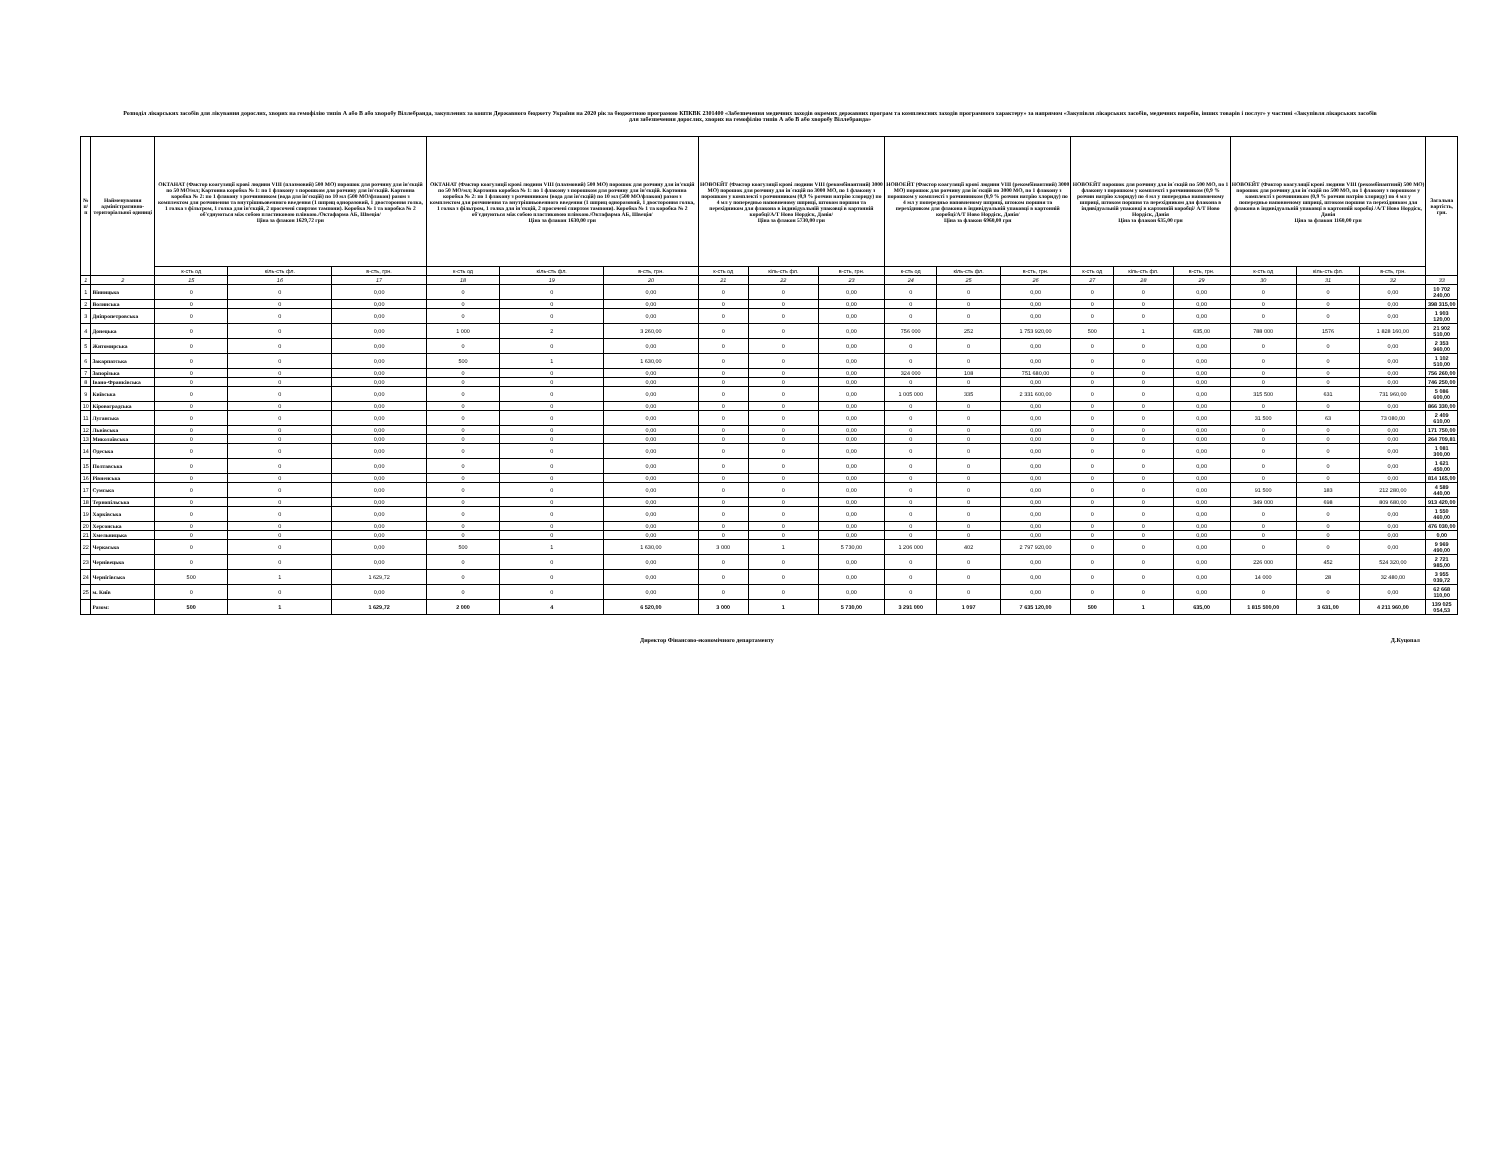Розподіл лікарських засобів для лікування дорослих, хворих на гемофілію типів А або В або хворобу Віллебранда, закуплених за кошти Державного бюджету України на 2020 рік за бюджетною програмою КПКВК 2301400 «Забезпечення медичних заходів окремих державних програм та комплексних заходів програмного характеру» за напрямом «Закупівля лікарських засобів, медичних виробів, інших товарів і послуг» у частині «Закупівля лікарських засобів для забезпечення дорослих, хворих на гемофілію типів А або В або хворобу Віллебранда»
| № п/п | Найменування адміністративно-територіальної одиниці | ОКТАНАТ (Фактор коагуляції крові людини VIII (плазмовий) 500 МО) порошок для розчину для ін'єкцій по 50 МО/мл; Картонна коробка № 1: по 1 флакону з порошком для розчину для ін'єкцій. Картонна коробка № 2: по 1 флакону з розчинником (вода для ін'єкцій) по 10 мл (500 МО/флакон) разом з комплектом для розчинення та внутрішньовенного введення (1 шприц одноразовий, 1 двостороння голка, 1 голка з фільтром, 1 голка для ін'єкцій, 2 просочені спиртом тампони). Коробка № 1 та коробка № 2 об'єднуються між собою пластиковою плівкою./Октафарма АБ, Швеція/ Ціна за флакон 1629,72 грн | | | ОКТАНАТ (Фактор коагуляції крові людини VIII (плазмовий) 500 МО) порошок для розчину для ін'єкцій по 50 МО/мл; Картонна коробка № 1: по 1 флакону з порошком для розчину для ін'єкцій. Картонна коробка № 2: по 1 флакону з розчинником (вода для ін'єкцій) по 10 мл (500 МО/флакон) разом з комплектом для розчинення та внутрішньовенного введення (1 шприц одноразовий, 1 двостороння голка, 1 голка з фільтром, 1 голка для ін'єкцій, 2 просочені спиртом тампони). Коробка № 1 та коробка № 2 об'єднуються між собою пластиковою плівкою./Октафарма АБ, Швеція/ Ціна за флакон 1630,00 грн | | | НОВОЕЙТ (Фактор коагуляції крові людини VIII (рекомбінантний) 3000 МО) порошок для розчину для ін`єкцій по 3000 МО, по 1 флакону з порошком у комплекті з розчинником (0,9 % розчин натрію хлориду) по 4 мл у попередньо наповненому шприці, штоком поршня та перехідником для флакона в індивідуальній упаковці в картонній коробці/А/Т Ново Нордіск, Данія/ Ціна за флакон 5730,00 грн | | | НОВОЕЙТ (Фактор коагуляції крові людини VIII (рекомбінантний) 3000 МО) порошок для розчину для ін`єкцій по 3000 МО, по 1 флакону з порошком у комплекті з розчинником (0,9 % розчин натрію хлориду) по 4 мл у попередньо наповненому шприці, штоком поршня та перехідником для флакона в індивідуальній упаковці в картонній коробці/А/Т Ново Нордіск, Данія/ Ціна за флакон 6960,00 грн | | | НОВОЕЙТ порошок для розчину для ін`єкцій по 500 МО, по 1 флакону з порошком у комплекті з розчинником (0,9 % розчин натрію хлориду) по 4 мл у попередньо наповненому шприці, штоком поршня та перехідником для флакона в індивідуальній упаковці в картонній коробці/ А/Т Ново Нордіск, Данія Ціна за флакон 635,00 грн | | | НОВОЕЙТ (Фактор коагуляції крові людини VIII (рекомбінантний) 500 МО) порошок для розчину для ін`єкцій по 500 МО, по 1 флакону з порошком у комплекті з розчинником (0,9 % розчин натрію хлориду) по 4 мл у попередньо наповненому шприці, штоком поршня та перехідником для флакона в індивідуальній упаковці в картонній коробці /А/Т Ново Нордіск, Данія Ціна за флакон 1160,00 грн | | | Загальна вартість, грн. |
| --- | --- | --- | --- | --- | --- | --- | --- | --- | --- | --- | --- | --- | --- | --- | --- | --- | --- | --- | --- | --- |
| | | к-сть од | кіль-сть фл. | в-сть, грн. | к-сть од | кіль-сть фл. | в-сть, грн. | к-сть од | кіль-сть фл. | в-сть, грн. | к-сть од | кіль-сть фл. | в-сть, грн. | к-сть од | кіль-сть фл. | в-сть, грн. | к-сть од | кіль-сть фл. | в-сть, грн. | |
| 1 | 2 | 15 | 16 | 17 | 18 | 19 | 20 | 21 | 22 | 23 | 24 | 25 | 26 | 27 | 28 | 29 | 30 | 31 | 32 | 33 |
| 1 | Вінницька | 0 | 0 | 0,00 | 0 | 0 | 0,00 | 0 | 0 | 0,00 | 0 | 0 | 0,00 | 0 | 0 | 0,00 | 0 | 0 | 0,00 | 10 702 240,00 |
| 2 | Волинська | 0 | 0 | 0,00 | 0 | 0 | 0,00 | 0 | 0 | 0,00 | 0 | 0 | 0,00 | 0 | 0 | 0,00 | 0 | 0 | 0,00 | 398 315,00 |
| 3 | Дніпропетровська | 0 | 0 | 0,00 | 0 | 0 | 0,00 | 0 | 0 | 0,00 | 0 | 0 | 0,00 | 0 | 0 | 0,00 | 0 | 0 | 0,00 | 1 903 120,00 |
| 4 | Донецька | 0 | 0 | 0,00 | 1 000 | 2 | 3 260,00 | 0 | 0 | 0,00 | 756 000 | 252 | 1 753 920,00 | 500 | 1 | 635,00 | 788 000 | 1576 | 1 828 160,00 | 21 902 510,00 |
| 5 | Житомирська | 0 | 0 | 0,00 | 0 | 0 | 0,00 | 0 | 0 | 0,00 | 0 | 0 | 0,00 | 0 | 0 | 0,00 | 0 | 0 | 0,00 | 2 353 960,00 |
| 6 | Закарпатська | 0 | 0 | 0,00 | 500 | 1 | 1 630,00 | 0 | 0 | 0,00 | 0 | 0 | 0,00 | 0 | 0 | 0,00 | 0 | 0 | 0,00 | 1 102 510,00 |
| 7 | Запорізька | 0 | 0 | 0,00 | 0 | 0 | 0,00 | 0 | 0 | 0,00 | 324 000 | 108 | 751 680,00 | 0 | 0 | 0,00 | 0 | 0 | 0,00 | 756 260,00 |
| 8 | Івано-Франківська | 0 | 0 | 0,00 | 0 | 0 | 0,00 | 0 | 0 | 0,00 | 0 | 0 | 0,00 | 0 | 0 | 0,00 | 0 | 0 | 0,00 | 746 250,00 |
| 9 | Київська | 0 | 0 | 0,00 | 0 | 0 | 0,00 | 0 | 0 | 0,00 | 1 005 000 | 335 | 2 331 600,00 | 0 | 0 | 0,00 | 315 500 | 631 | 731 960,00 | 5 086 600,00 |
| 10 | Кіровоградська | 0 | 0 | 0,00 | 0 | 0 | 0,00 | 0 | 0 | 0,00 | 0 | 0 | 0,00 | 0 | 0 | 0,00 | 0 | 0 | 0,00 | 866 330,00 |
| 11 | Луганська | 0 | 0 | 0,00 | 0 | 0 | 0,00 | 0 | 0 | 0,00 | 0 | 0 | 0,00 | 0 | 0 | 0,00 | 31 500 | 63 | 73 080,00 | 2 409 610,00 |
| 12 | Львівська | 0 | 0 | 0,00 | 0 | 0 | 0,00 | 0 | 0 | 0,00 | 0 | 0 | 0,00 | 0 | 0 | 0,00 | 0 | 0 | 0,00 | 171 750,00 |
| 13 | Миколаївська | 0 | 0 | 0,00 | 0 | 0 | 0,00 | 0 | 0 | 0,00 | 0 | 0 | 0,00 | 0 | 0 | 0,00 | 0 | 0 | 0,00 | 264 709,81 |
| 14 | Одеська | 0 | 0 | 0,00 | 0 | 0 | 0,00 | 0 | 0 | 0,00 | 0 | 0 | 0,00 | 0 | 0 | 0,00 | 0 | 0 | 0,00 | 1 081 300,00 |
| 15 | Полтавська | 0 | 0 | 0,00 | 0 | 0 | 0,00 | 0 | 0 | 0,00 | 0 | 0 | 0,00 | 0 | 0 | 0,00 | 0 | 0 | 0,00 | 1 621 450,00 |
| 16 | Рівненська | 0 | 0 | 0,00 | 0 | 0 | 0,00 | 0 | 0 | 0,00 | 0 | 0 | 0,00 | 0 | 0 | 0,00 | 0 | 0 | 0,00 | 814 165,00 |
| 17 | Сумська | 0 | 0 | 0,00 | 0 | 0 | 0,00 | 0 | 0 | 0,00 | 0 | 0 | 0,00 | 0 | 0 | 0,00 | 91 500 | 183 | 212 280,00 | 4 589 440,00 |
| 18 | Тернопільська | 0 | 0 | 0,00 | 0 | 0 | 0,00 | 0 | 0 | 0,00 | 0 | 0 | 0,00 | 0 | 0 | 0,00 | 349 000 | 698 | 809 680,00 | 913 420,00 |
| 19 | Харківська | 0 | 0 | 0,00 | 0 | 0 | 0,00 | 0 | 0 | 0,00 | 0 | 0 | 0,00 | 0 | 0 | 0,00 | 0 | 0 | 0,00 | 1 550 460,00 |
| 20 | Херсонська | 0 | 0 | 0,00 | 0 | 0 | 0,00 | 0 | 0 | 0,00 | 0 | 0 | 0,00 | 0 | 0 | 0,00 | 0 | 0 | 0,00 | 476 030,00 |
| 21 | Хмельницька | 0 | 0 | 0,00 | 0 | 0 | 0,00 | 0 | 0 | 0,00 | 0 | 0 | 0,00 | 0 | 0 | 0,00 | 0 | 0 | 0,00 | 0,00 |
| 22 | Черкаська | 0 | 0 | 0,00 | 500 | 1 | 1 630,00 | 3 000 | 1 | 5 730,00 | 1 206 000 | 402 | 2 797 920,00 | 0 | 0 | 0,00 | 0 | 0 | 0,00 | 9 969 490,00 |
| 23 | Чернівецька | 0 | 0 | 0,00 | 0 | 0 | 0,00 | 0 | 0 | 0,00 | 0 | 0 | 0,00 | 0 | 0 | 0,00 | 226 000 | 452 | 524 320,00 | 2 721 985,00 |
| 24 | Чернігівська | 500 | 1 | 1 629,72 | 0 | 0 | 0,00 | 0 | 0 | 0,00 | 0 | 0 | 0,00 | 0 | 0 | 0,00 | 14 000 | 28 | 32 480,00 | 3 955 039,72 |
| 25 | м. Київ | 0 | 0 | 0,00 | 0 | 0 | 0,00 | 0 | 0 | 0,00 | 0 | 0 | 0,00 | 0 | 0 | 0,00 | 0 | 0 | 0,00 | 62 668 110,00 |
| | Разом: | 500 | 1 | 1 629,72 | 2 000 | 4 | 6 520,00 | 3 000 | 1 | 5 730,00 | 3 291 000 | 1 097 | 7 635 120,00 | 500 | 1 | 635,00 | 1 815 500,00 | 3 631,00 | 4 211 960,00 | 139 025 054,53 |
Директор Фінансово-економічного департаменту Д.Куцопал